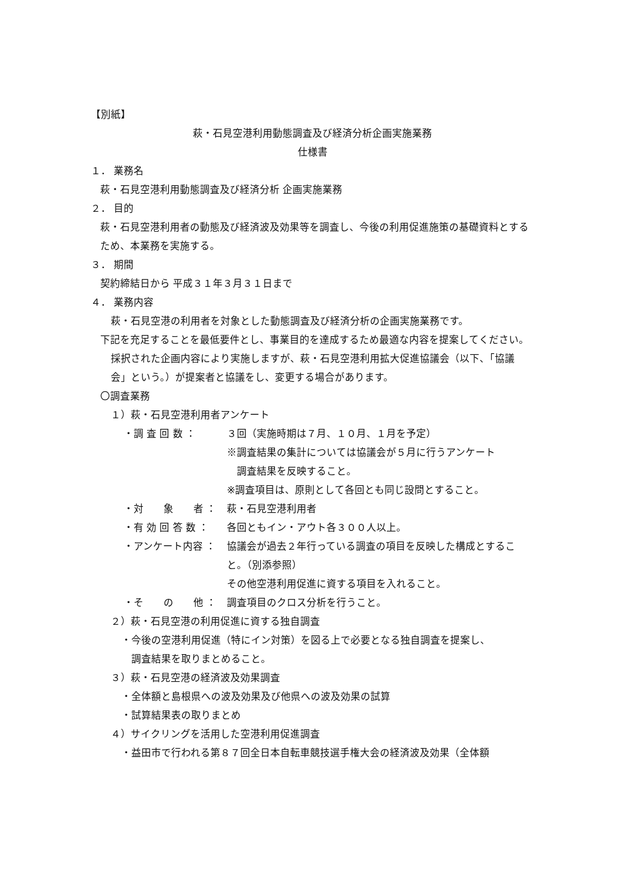【別紙】
萩・石見空港利用動態調査及び経済分析企画実施業務
仕様書
１． 業務名
萩・石見空港利用動態調査及び経済分析 企画実施業務
２． 目的
萩・石見空港利用者の動態及び経済波及効果等を調査し、今後の利用促進施策の基礎資料とするため、本業務を実施する。
３． 期間
契約締結日から 平成３１年３月３１日まで
４． 業務内容
萩・石見空港の利用者を対象とした動態調査及び経済分析の企画実施業務です。
下記を充足することを最低要件とし、事業目的を達成するため最適な内容を提案してください。
採択された企画内容により実施しますが、萩・石見空港利用拡大促進協議会（以下、「協議会」という。）が提案者と協議をし、変更する場合があります。
〇調査業務
１）萩・石見空港利用者アンケート
・調 査 回 数 ： ３回（実施時期は７月、１０月、１月を予定）
※調査結果の集計については協議会が５月に行うアンケート
　調査結果を反映すること。
※調査項目は、原則として各回とも同じ設問とすること。
・対　　象　　者 ： 萩・石見空港利用者
・有 効 回 答 数 ： 各回ともイン・アウト各３００人以上。
・アンケート内容 ： 協議会が過去２年行っている調査の項目を反映した構成とすること。（別添参照）
その他空港利用促進に資する項目を入れること。
・そ　　の　　他 ： 調査項目のクロス分析を行うこと。
２）萩・石見空港の利用促進に資する独自調査
・今後の空港利用促進（特にイン対策）を図る上で必要となる独自調査を提案し、
　調査結果を取りまとめること。
３）萩・石見空港の経済波及効果調査
・全体額と島根県への波及効果及び他県への波及効果の試算
・試算結果表の取りまとめ
４）サイクリングを活用した空港利用促進調査
・益田市で行われる第８７回全日本自転車競技選手権大会の経済波及効果（全体額